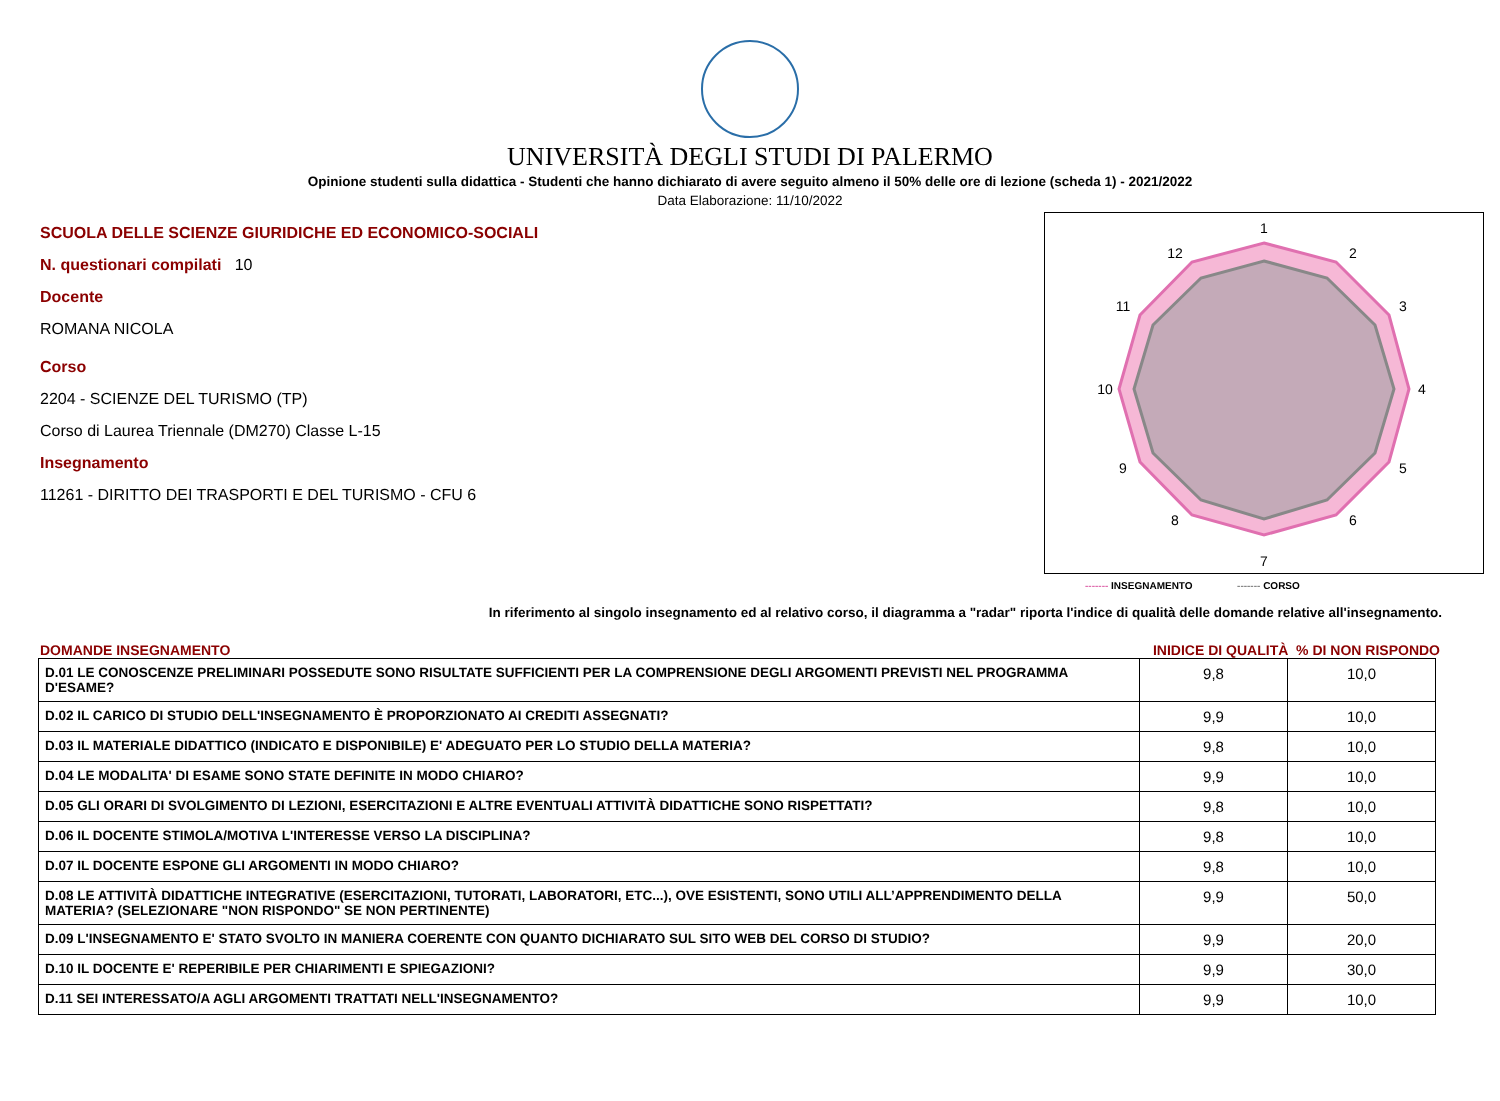UNIVERSITÀ DEGLI STUDI DI PALERMO
Opinione studenti sulla didattica - Studenti che hanno dichiarato di avere seguito almeno il 50% delle ore di lezione (scheda 1) - 2021/2022
Data Elaborazione: 11/10/2022
SCUOLA DELLE SCIENZE GIURIDICHE ED ECONOMICO-SOCIALI
N. questionari compilati 10
Docente
ROMANA NICOLA
Corso
2204 - SCIENZE DEL TURISMO (TP)
Corso di Laurea Triennale (DM270) Classe L-15
Insegnamento
11261 - DIRITTO DEI TRASPORTI E DEL TURISMO - CFU 6
1
2
3
4
5
6
7
8
9
10
11
12
------- INSEGNAMENTO ------- CORSO
In riferimento al singolo insegnamento ed al relativo corso, il diagramma a "radar" riporta l'indice di qualità delle domande relative all'insegnamento.
DOMANDE INSEGNAMENTO INIDICE DI QUALITÀ % DI NON RISPONDO
| D.01 LE CONOSCENZE PRELIMINARI POSSEDUTE SONO RISULTATE SUFFICIENTI PER LA COMPRENSIONE DEGLI ARGOMENTI PREVISTI NEL PROGRAMMA D'ESAME? | 9,8 | 10,0 |
| D.02 IL CARICO DI STUDIO DELL'INSEGNAMENTO È PROPORZIONATO AI CREDITI ASSEGNATI? | 9,9 | 10,0 |
| D.03 IL MATERIALE DIDATTICO (INDICATO E DISPONIBILE) E' ADEGUATO PER LO STUDIO DELLA MATERIA? | 9,8 | 10,0 |
| D.04 LE MODALITA' DI ESAME SONO STATE DEFINITE IN MODO CHIARO? | 9,9 | 10,0 |
| D.05 GLI ORARI DI SVOLGIMENTO DI LEZIONI, ESERCITAZIONI E ALTRE EVENTUALI ATTIVITÀ DIDATTICHE SONO RISPETTATI? | 9,8 | 10,0 |
| D.06 IL DOCENTE STIMOLA/MOTIVA L'INTERESSE VERSO LA DISCIPLINA? | 9,8 | 10,0 |
| D.07 IL DOCENTE ESPONE GLI ARGOMENTI IN MODO CHIARO? | 9,8 | 10,0 |
| D.08 LE ATTIVITÀ DIDATTICHE INTEGRATIVE (ESERCITAZIONI, TUTORATI, LABORATORI, ETC...), OVE ESISTENTI, SONO UTILI ALL’APPRENDIMENTO DELLA MATERIA? (SELEZIONARE "NON RISPONDO" SE NON PERTINENTE) | 9,9 | 50,0 |
| D.09 L'INSEGNAMENTO E' STATO SVOLTO IN MANIERA COERENTE CON QUANTO DICHIARATO SUL SITO WEB DEL CORSO DI STUDIO? | 9,9 | 20,0 |
| D.10 IL DOCENTE E' REPERIBILE PER CHIARIMENTI E SPIEGAZIONI? | 9,9 | 30,0 |
| D.11 SEI INTERESSATO/A AGLI ARGOMENTI TRATTATI NELL'INSEGNAMENTO? | 9,9 | 10,0 |